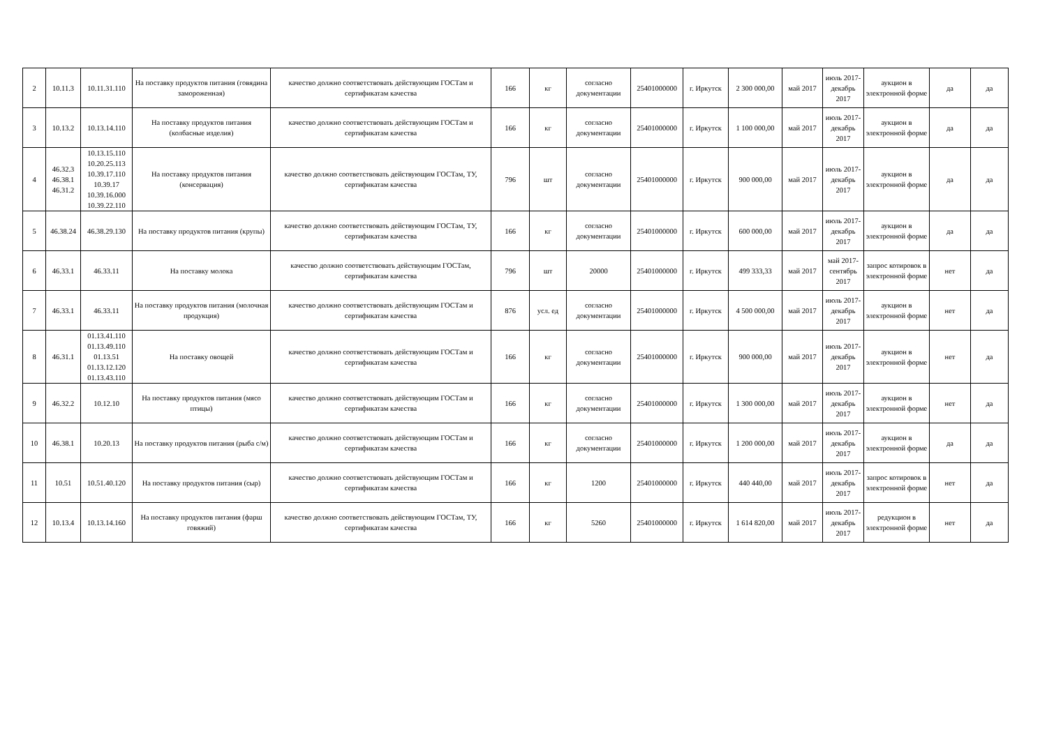| 2 | 10.11.3 | 10.11.31.110 | На поставку продуктов питания (говядина замороженная) | качество должно соответствовать действующим ГОСТам и сертификатам качества | 166 | кг | согласно документации | 25401000000 | г. Иркутск | 2 300 000,00 | май 2017 | июль 2017-декабрь 2017 | аукцион в электронной форме | да | да |
| 3 | 10.13.2 | 10.13.14.110 | На поставку продуктов питания (колбасные изделия) | качество должно соответствовать действующим ГОСТам и сертификатам качества | 166 | кг | согласно документации | 25401000000 | г. Иркутск | 1 100 000,00 | май 2017 | июль 2017-декабрь 2017 | аукцион в электронной форме | да | да |
| 4 | 46.32.3 46.38.1 46.31.2 | 10.13.15.110 10.20.25.113 10.39.17.110 10.39.17 10.39.16.000 10.39.22.110 | На поставку продуктов питания (консервация) | качество должно соответствовать действующим ГОСТам, ТУ, сертификатам качества | 796 | шт | согласно документации | 25401000000 | г. Иркутск | 900 000,00 | май 2017 | июль 2017-декабрь 2017 | аукцион в электронной форме | да | да |
| 5 | 46.38.24 | 46.38.29.130 | На поставку продуктов питания (крупы) | качество должно соответствовать действующим ГОСТам, ТУ, сертификатам качества | 166 | кг | согласно документации | 25401000000 | г. Иркутск | 600 000,00 | май 2017 | июль 2017-декабрь 2017 | аукцион в электронной форме | да | да |
| 6 | 46.33.1 | 46.33.11 | На поставку молока | качество должно соответствовать действующим ГОСТам, сертификатам качества | 796 | шт | 20000 | 25401000000 | г. Иркутск | 499 333,33 | май 2017 | май 2017-сентябрь 2017 | запрос котировок в электронной форме | нет | да |
| 7 | 46.33.1 | 46.33.11 | На поставку продуктов питания (молочная продукция) | качество должно соответствовать действующим ГОСТам и сертификатам качества | 876 | усл. ед | согласно документации | 25401000000 | г. Иркутск | 4 500 000,00 | май 2017 | июль 2017-декабрь 2017 | аукцион в электронной форме | нет | да |
| 8 | 46.31.1 | 01.13.41.110 01.13.49.110 01.13.51 01.13.12.120 01.13.43.110 | На поставку овощей | качество должно соответствовать действующим ГОСТам и сертификатам качества | 166 | кг | согласно документации | 25401000000 | г. Иркутск | 900 000,00 | май 2017 | июль 2017-декабрь 2017 | аукцион в электронной форме | нет | да |
| 9 | 46.32.2 | 10.12.10 | На поставку продуктов питания (мясо птицы) | качество должно соответствовать действующим ГОСТам и сертификатам качества | 166 | кг | согласно документации | 25401000000 | г. Иркутск | 1 300 000,00 | май 2017 | июль 2017-декабрь 2017 | аукцион в электронной форме | нет | да |
| 10 | 46.38.1 | 10.20.13 | На поставку продуктов питания (рыба с/м) | качество должно соответствовать действующим ГОСТам и сертификатам качества | 166 | кг | согласно документации | 25401000000 | г. Иркутск | 1 200 000,00 | май 2017 | июль 2017-декабрь 2017 | аукцион в электронной форме | да | да |
| 11 | 10.51 | 10.51.40.120 | На поставку продуктов питания (сыр) | качество должно соответствовать действующим ГОСТам и сертификатам качества | 166 | кг | 1200 | 25401000000 | г. Иркутск | 440 440,00 | май 2017 | июль 2017-декабрь 2017 | запрос котировок в электронной форме | нет | да |
| 12 | 10.13.4 | 10.13.14.160 | На поставку продуктов питания (фарш говяжий) | качество должно соответствовать действующим ГОСТам, ТУ, сертификатам качества | 166 | кг | 5260 | 25401000000 | г. Иркутск | 1 614 820,00 | май 2017 | июль 2017-декабрь 2017 | редукцион в электронной форме | нет | да |